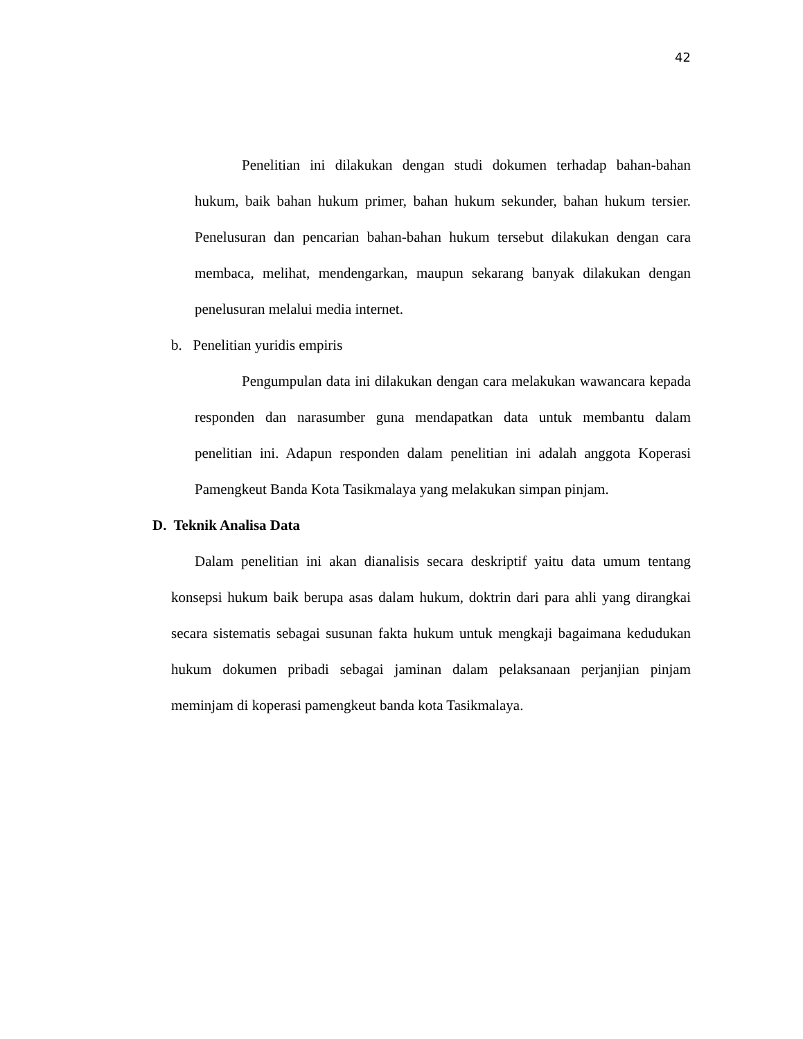42
Penelitian ini dilakukan dengan studi dokumen terhadap bahan-bahan hukum, baik bahan hukum primer, bahan hukum sekunder, bahan hukum tersier. Penelusuran dan pencarian bahan-bahan hukum tersebut dilakukan dengan cara membaca, melihat, mendengarkan, maupun sekarang banyak dilakukan dengan penelusuran melalui media internet.
b. Penelitian yuridis empiris
Pengumpulan data ini dilakukan dengan cara melakukan wawancara kepada responden dan narasumber guna mendapatkan data untuk membantu dalam penelitian ini. Adapun responden dalam penelitian ini adalah anggota Koperasi Pamengkeut Banda Kota Tasikmalaya yang melakukan simpan pinjam.
D. Teknik Analisa Data
Dalam penelitian ini akan dianalisis secara deskriptif yaitu data umum tentang konsepsi hukum baik berupa asas dalam hukum, doktrin dari para ahli yang dirangkai secara sistematis sebagai susunan fakta hukum untuk mengkaji bagaimana kedudukan hukum dokumen pribadi sebagai jaminan dalam pelaksanaan perjanjian pinjam meminjam di koperasi pamengkeut banda kota Tasikmalaya.